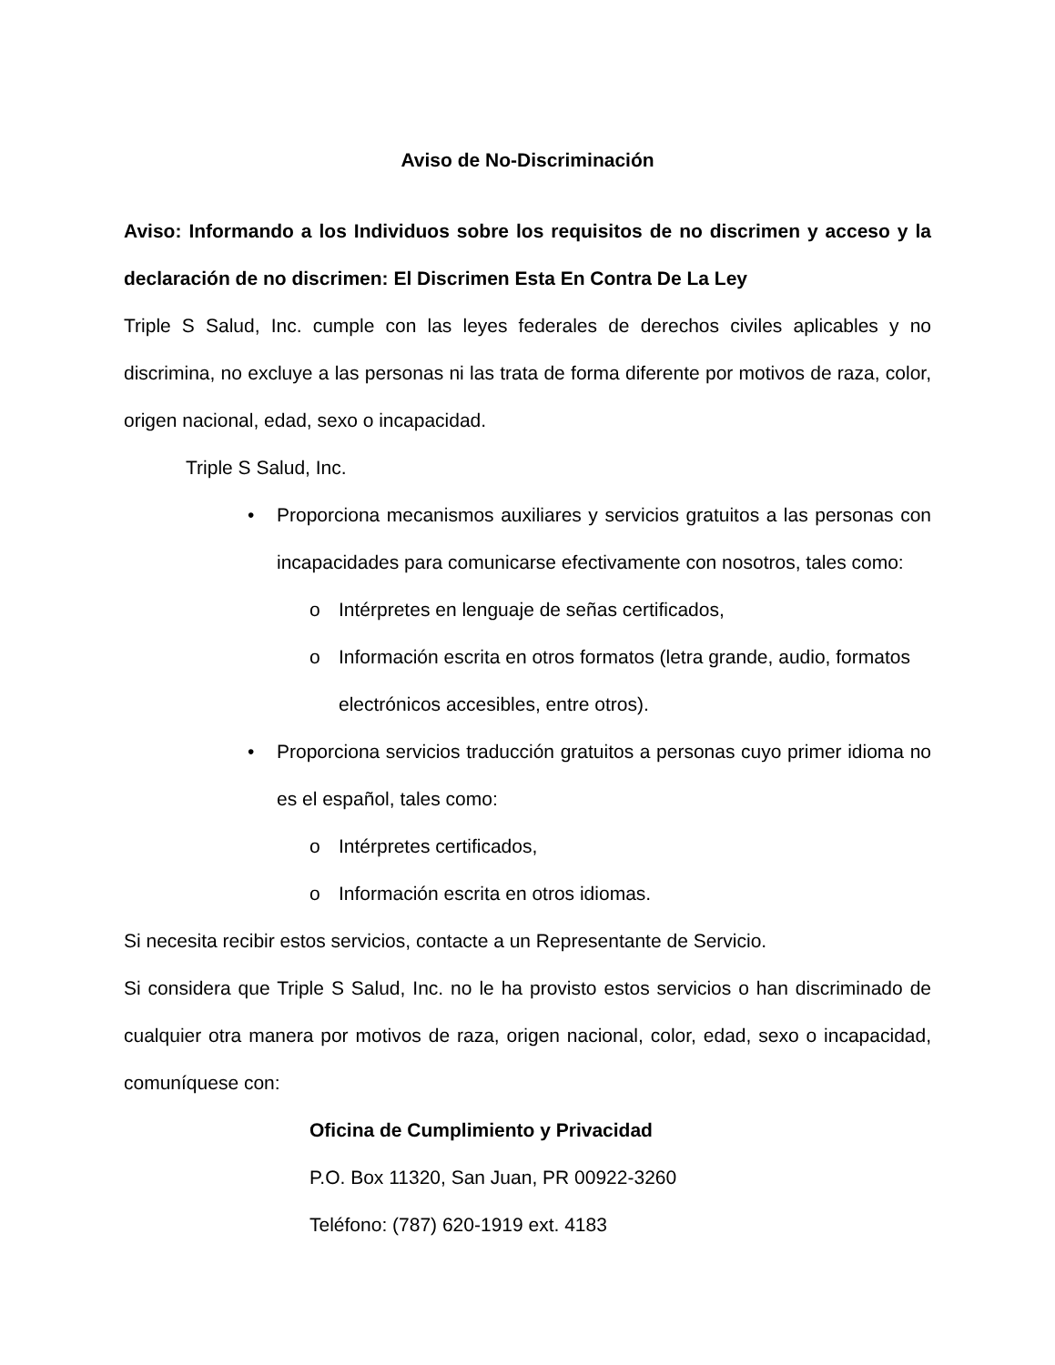Aviso de No-Discriminación
Aviso: Informando a los Individuos sobre los requisitos de no discrimen y acceso y la declaración de no discrimen: El Discrimen Esta En Contra De La Ley
Triple S Salud, Inc. cumple con las leyes federales de derechos civiles aplicables y no discrimina, no excluye a las personas ni las trata de forma diferente por motivos de raza, color, origen nacional, edad, sexo o incapacidad.
Triple S Salud, Inc.
• Proporciona mecanismos auxiliares y servicios gratuitos a las personas con incapacidades para comunicarse efectivamente con nosotros, tales como:
o Intérpretes en lenguaje de señas certificados,
o Información escrita en otros formatos (letra grande, audio, formatos electrónicos accesibles, entre otros).
• Proporciona servicios traducción gratuitos a personas cuyo primer idioma no es el español, tales como:
o Intérpretes certificados,
o Información escrita en otros idiomas.
Si necesita recibir estos servicios, contacte a un Representante de Servicio.
Si considera que Triple S Salud, Inc. no le ha provisto estos servicios o han discriminado de cualquier otra manera por motivos de raza, origen nacional, color, edad, sexo o incapacidad, comuníquese con:
Oficina de Cumplimiento y Privacidad
P.O. Box 11320, San Juan, PR 00922-3260
Teléfono: (787) 620-1919 ext. 4183